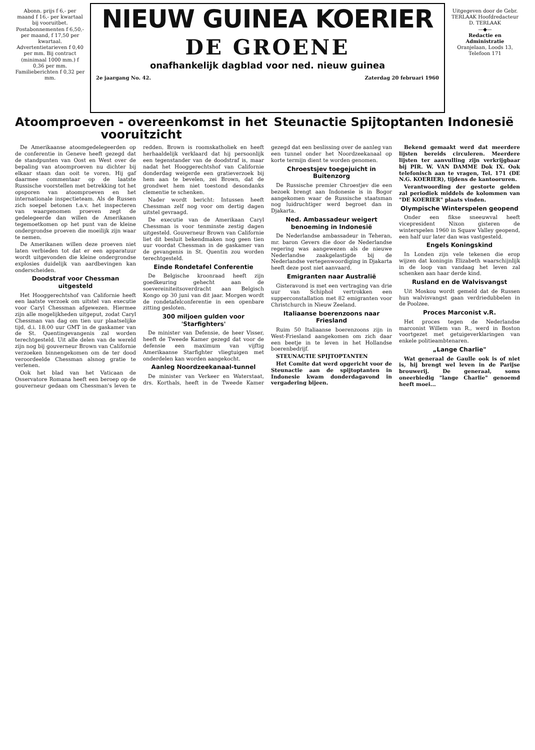Abonn. prijs f 6,- per maand f 16,- per kwartaal bij vooruitbet. Postabonnementen f 6,50,- per maand, f 17,50 per kwartaal. Advertentietarieven f 0,40 per mm. Bij contract (minimaal 1000 mm.) f 0,36 per mm. Familieberichten f 0,32 per mm.
NIEUW GUINEA KOERIER
DE GROENE
onafhankelijk dagblad voor ned. nieuw guinea
2e jaargang No. 42. Zaterdag 20 februari 1960
Uitgegeven door de Gebr. TERLAAK Hoofdredacteur D. TERLAAK
—◆—
Redactie en Administratie
Oranjelaan, Loods 13, Telefoon 171
Atoomproeven - overeenkomst in het vooruitzicht
Steunactie Spijtoptanten Indonesië
De Amerikaanse atoomgedelegeerden op de conferentie in Geneve heeft gezegd dat de standpunten van Oost en West over de bepaling van atoomproeven nu dichter bij elkaar staan dan ooit te voren. Hij gaf daarmee commentaar op de laatste Russische voorstellen met betrekking tot het opsporen van atoomproeven en het internationale inspectieteam. Als de Russen zich soepel betonen t.a.v. het inspecteren van waargenomen proeven zegt de gedelegeerde dan willen de Amerikanen tegemoetkomen op het punt van de kleine ondergrondse proeven die moeilijk zijn waar te nemen.
De Amerikanen willen deze proeven niet laten verbieden tot dat er een apparatuur wordt uitgevonden die kleine ondergrondse explosies duidelijk van aardbevingen kan onderscheiden.
Doodstraf voor Chessman uitgesteld
Het Hooggerechtshof van Californie heeft een laatste verzoek om uitstel van executie voor Caryl Chessman afgewezen. Hiermee zijn alle mogelijkheden uitgeput, zodat Caryl Chessman van dag om tien uur plaatselijke tijd, d.i. 18.00 uur GMT in de gaskamer van de St. Quentingevangenis zal worden terechtgesteld. Uit alle delen van de wereld zijn nog bij gouverneur Brown van Californie verzoeken binnengekomen om de ter dood veroordeelde Chessman alsnog gratie te verlenen.
Ook het blad van het Vaticaan de Osservatore Romana heeft een beroep op de gouverneur gedaan om Chessman's leven te redden. Brown is roomskatholiek en heeft herhaaldelijk verklaard dat hij persoonlijk een tegenstander van de doodstraf is, maar nadat het Hooggerechtshof van Californie donderdag weigerde een gratieverzoek bij hem aan te bevelen, zei Brown, dat de grondwet hem niet toestond desondanks clementie te schenken.
Nader wordt bericht: Intussen heeft Chessman zelf nog voor om dertig dagen uitstel gevraagd.
De executie van de Amerikaan Caryl Chessman is voor tenminste zestig dagen uitgesteld. Gouverneur Brown van Californie liet dit besluit bekendmaken nog geen tien uur voordat Chessman in de gaskamer van de gevangenis in St. Quentin zou worden terechtgesteld.
Einde Rondetafel Conferentie
De Belgische kroonraad heeft zijn goedkeuring gehecht aan de soevereiniteitsoverdracht aan Belgisch Kongo op 30 juni van dit jaar. Morgen wordt de rondetafelconferentie in een openbare zitting gesloten.
300 miljoen gulden voor 'Starfighters'
De minister van Defensie, de heer Visser, heeft de Tweede Kamer gezegd dat voor de defensie een maximum van vijftig Amerikaanse Starfighter vliegtuigen met onderdelen kan worden aangekocht.
Aanleg Noordzeekanaal-tunnel
De minister van Verkeer en Waterstaat, drs. Korthals, heeft in de Tweede Kamer gezegd dat een beslissing over de aanleg van een tunnel onder het Noordzeekanaal op korte termijn dient te worden genomen.
Chroestsjev toegejuicht in Buitenzorg
De Russische premier Chroestjev die een bezoek brengt aan Indonesie is in Bogor aangekomen waar de Russische staatsman nog luidruchtiger werd begroet dan in Djakarta.
Ned. Ambassadeur weigert benoeming in Indonesië
De Nederlandse ambassadeur in Teheran, mr. baron Gevers die door de Nederlandse regering was aangewezen als de nieuwe Nederlandse zaakgelastigde bij de Nederlandse vertegenwoordiging in Djakarta heeft deze post niet aanvaard.
Emigranten naar Australië
Gisteravond is met een vertraging van drie uur van Schiphol vertrokken een supperconstallation met 82 emigranten voor Christchurch in Nieuw Zeeland.
Italiaanse boerenzoons naar Friesland
Ruim 50 Italiaanse boerenzoons zijn in West-Friesland aangekomen om zich daar een beetje in te leven in het Hollandse boerenbedrijf.
STEUNACTIE SPIJTOPTANTEN
Het Comite dat werd opgericht voor de Steunactie aan de spijtoptanten in Indonesie kwam donderdagavond in vergadering bijeen.
Bekend gemaakt werd dat meerdere lijsten bereids circuleren. Meerdere lijsten ter aanvulling zijn verkrijgbaar bij PIR. W. VAN DAMME Dok IX. Ook telefonisch aan te vragen, Tel. 171 (DE N.G. KOERIER), tijdens de kantooruren.
Verantwoording der gestorte gelden zal periodiek middels de kolommen van "DE KOERIER" plaats vinden.
Olympische Winterspelen geopend
Onder een fikse sneeuwval heeft vicepresident Nixon gisteren de winterspelen 1960 in Squaw Valley geopend, een half uur later dan was vastgesteld.
Engels Koningskind
In Londen zijn vele tekenen die erop wijzen dat koningin Elizabeth waarschijnlijk in de loop van vandaag het leven zal schenken aan haar derde kind.
Rusland en de Walvisvangst
Uit Moskou wordt gemeld dat de Russen hun walvisvangst gaan verdriedubbelen in de Poolzee.
Proces Marconist v.R.
Het proces tegen de Nederlandse marconist Willem van R., werd in Boston voortgezet met getuigeverklaringen van enkele politieambtenaren.
„Lange Charlie"
Wat generaal de Gaulle ook is of niet is, hij brengt wel leven in de Parijse brouwerij. De generaal, soms oneerbiedig "lange Charlie" genoemd heeft moei...